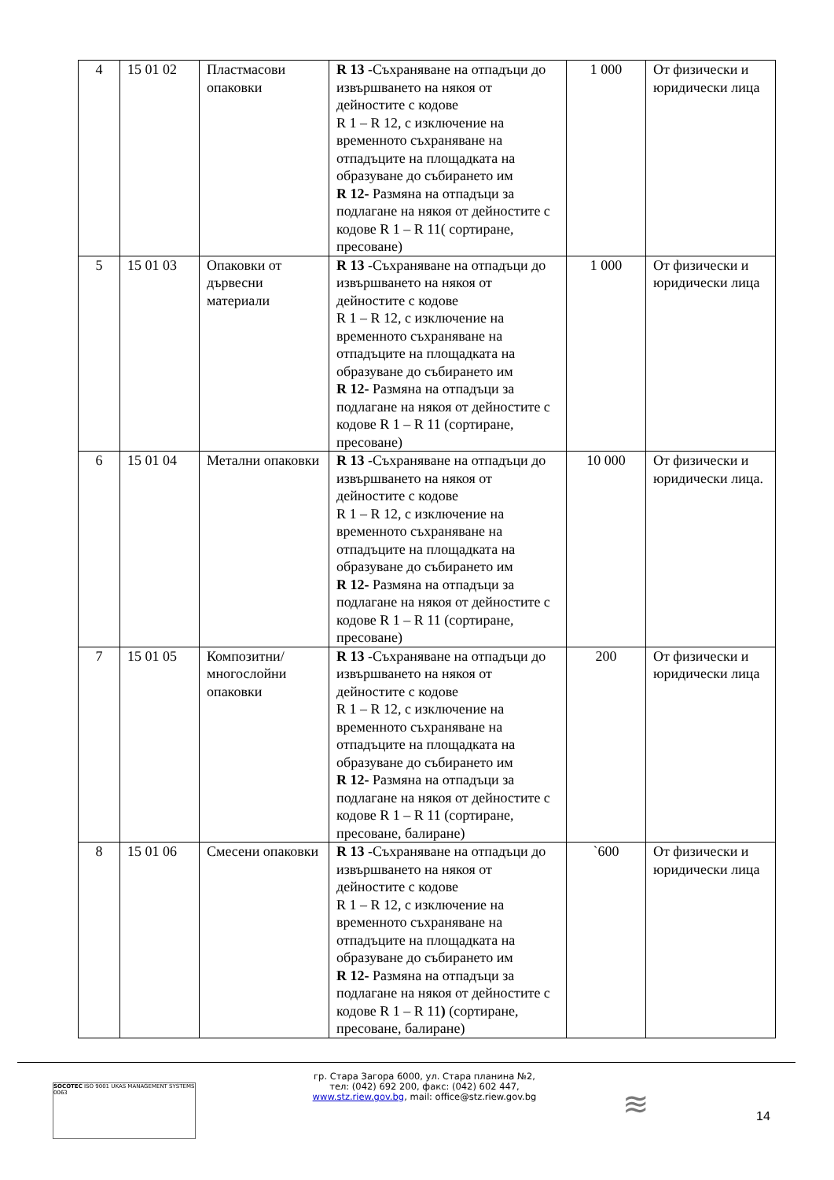| 4 | 15 01 02 | Пластмасови опаковки | R 13 -Съхраняване на отпадъци до извършването на някоя от дейностите с кодове R 1 – R 12, с изключение на временното съхраняване на отпадъците на площадката на образуване до събирането им R 12- Размяна на отпадъци за подлагане на някоя от дейностите с кодове R 1 – R 11( сортиране, пресоване) | 1 000 | От физически и юридически лица |
| 5 | 15 01 03 | Опаковки от дървесни материали | R 13 -Съхраняване на отпадъци до извършването на някоя от дейностите с кодове R 1 – R 12, с изключение на временното съхраняване на отпадъците на площадката на образуване до събирането им R 12- Размяна на отпадъци за подлагане на някоя от дейностите с кодове R 1 – R 11 (сортиране, пресоване) | 1 000 | От физически и юридически лица |
| 6 | 15 01 04 | Метални опаковки | R 13 -Съхраняване на отпадъци до извършването на някоя от дейностите с кодове R 1 – R 12, с изключение на временното съхраняване на отпадъците на площадката на образуване до събирането им R 12- Размяна на отпадъци за подлагане на някоя от дейностите с кодове R 1 – R 11 (сортиране, пресоване) | 10 000 | От физически и юридически лица. |
| 7 | 15 01 05 | Композитни/ многослойни опаковки | R 13 -Съхраняване на отпадъци до извършването на някоя от дейностите с кодове R 1 – R 12, с изключение на временното съхраняване на отпадъците на площадката на образуване до събирането им R 12- Размяна на отпадъци за подлагане на някоя от дейностите с кодове R 1 – R 11 (сортиране, пресоване, балиране) | 200 | От физически и юридически лица |
| 8 | 15 01 06 | Смесени опаковки | R 13 -Съхраняване на отпадъци до извършването на някоя от дейностите с кодове R 1 – R 12, с изключение на временното съхраняване на отпадъците на площадката на образуване до събирането им R 12- Размяна на отпадъци за подлагане на някоя от дейностите с кодове R 1 – R 11 ) (сортиране, пресоване, балиране) | `600 | От физически и юридически лица |
гр. Стара Загора 6000, ул. Стара планина №2,
тел: (042) 692 200, факс: (042) 602 447,
www.stz.riew.gov.bg, mail: office@stz.riew.gov.bg
SOCOTEC ISO 9001 UKAS MANAGEMENT SYSTEMS 0063
≋ 14